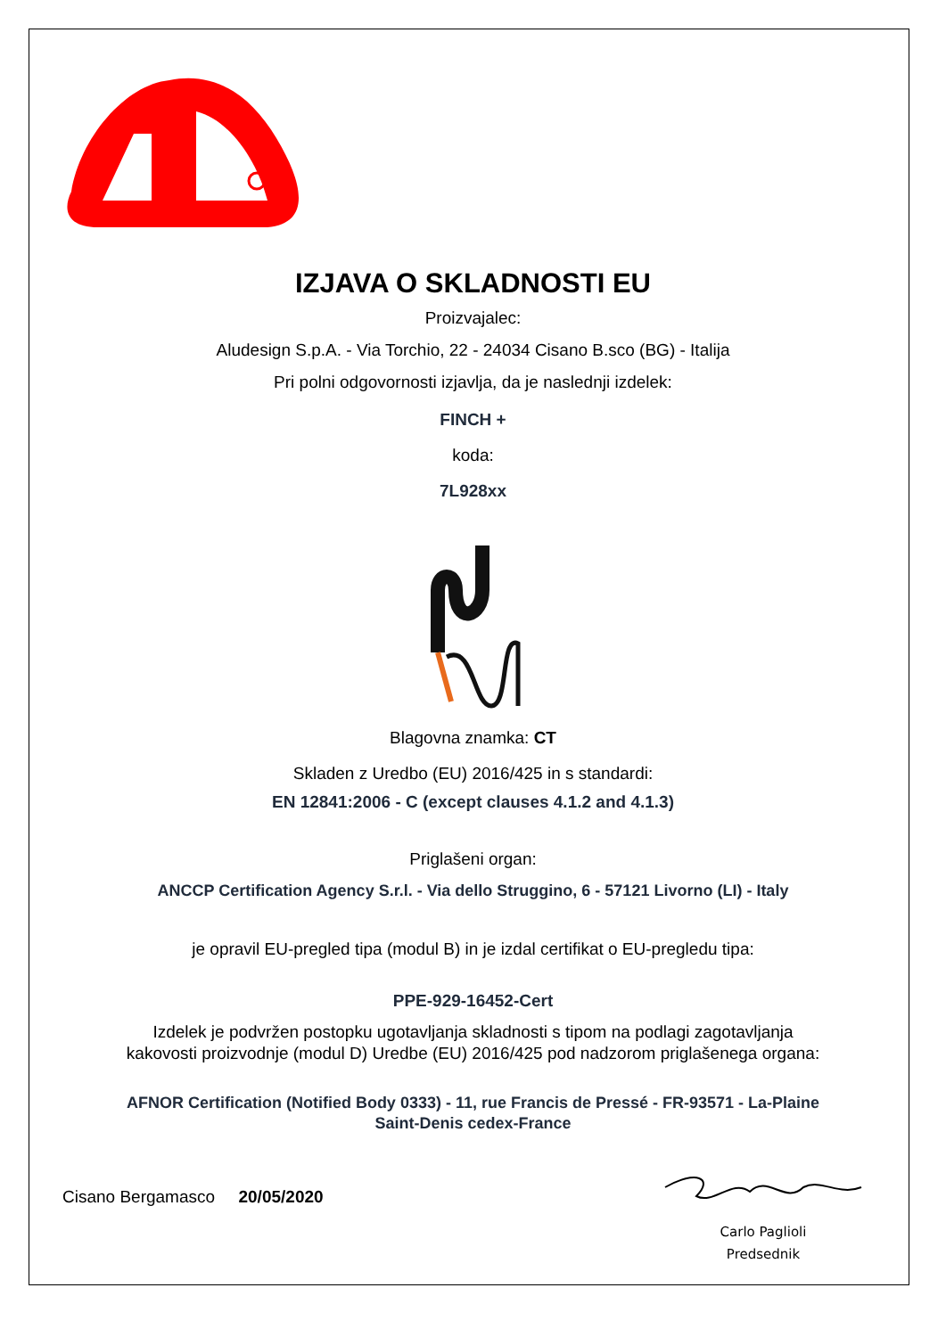IZJAVA O SKLADNOSTI EU
Proizvajalec:
Aludesign S.p.A. - Via Torchio, 22 - 24034 Cisano B.sco (BG) - Italija
Pri polni odgovornosti izjavlja, da je naslednji izdelek:
FINCH +
koda:
7L928xx
Blagovna znamka: CT
Skladen z Uredbo (EU) 2016/425 in s standardi:
EN 12841:2006 - C (except clauses 4.1.2 and 4.1.3)
Priglašeni organ:
ANCCP Certification Agency S.r.l. - Via dello Struggino, 6 - 57121 Livorno (LI) - Italy
je opravil EU-pregled tipa (modul B) in je izdal certifikat o EU-pregledu tipa:
PPE-929-16452-Cert
Izdelek je podvržen postopku ugotavljanja skladnosti s tipom na podlagi zagotavljanja
kakovosti proizvodnje (modul D) Uredbe (EU) 2016/425 pod nadzorom priglašenega organa:
AFNOR Certification (Notified Body 0333) - 11, rue Francis de Pressé - FR-93571 - La-Plaine
Saint-Denis cedex-France
Cisano Bergamasco 20/05/2020
Carlo Paglioli
Predsednik